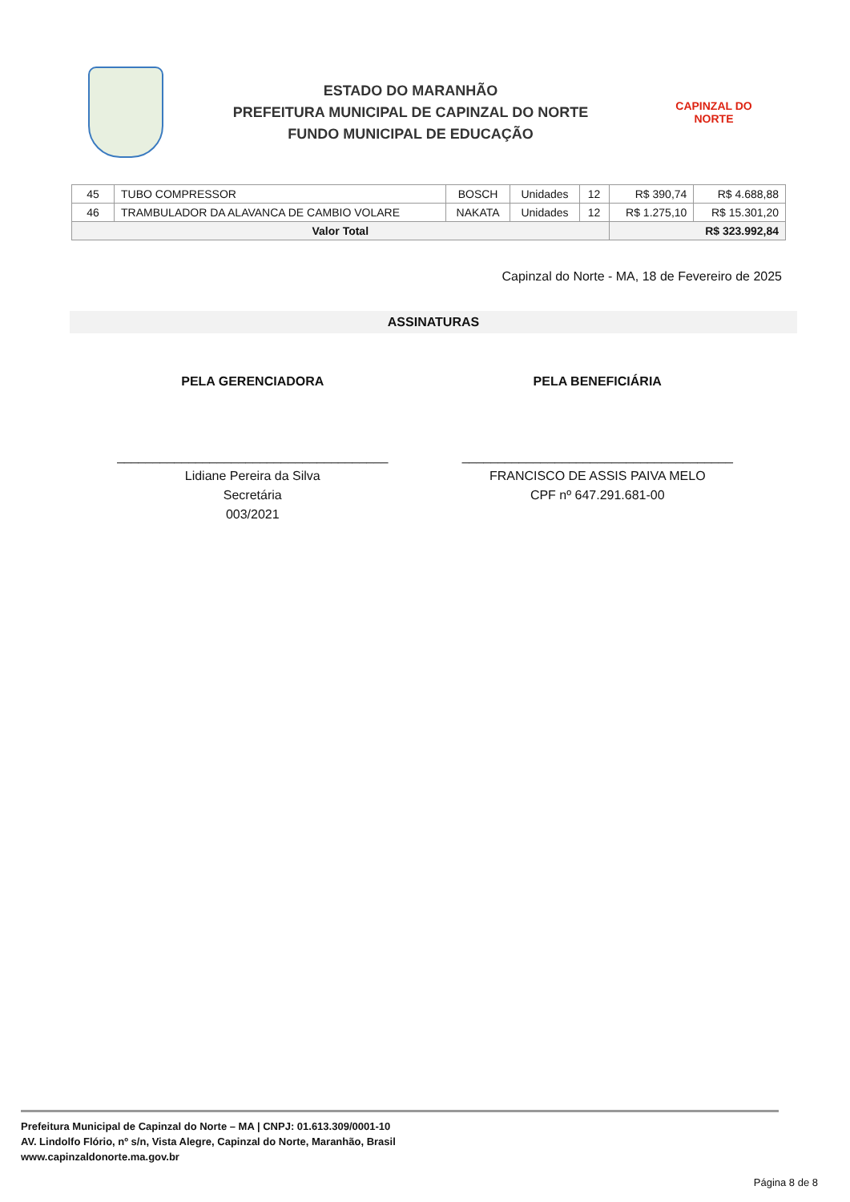ESTADO DO MARANHÃO
PREFEITURA MUNICIPAL DE CAPINZAL DO NORTE
FUNDO MUNICIPAL DE EDUCAÇÃO
CAPINZAL DO NORTE
| 45 | TUBO COMPRESSOR | BOSCH | Unidades | 12 | R$ 390,74 | R$ 4.688,88 |
| 46 | TRAMBULADOR DA ALAVANCA DE CAMBIO VOLARE | NAKATA | Unidades | 12 | R$ 1.275,10 | R$ 15.301,20 |
| Valor Total | | | | | R$ 323.992,84 | |
Capinzal do Norte - MA, 18 de Fevereiro de 2025
ASSINATURAS
PELA GERENCIADORA
______________________________________
Lidiane Pereira da Silva
Secretária
003/2021
PELA BENEFICIÁRIA
______________________________________
FRANCISCO DE ASSIS PAIVA MELO
CPF nº 647.291.681-00
Prefeitura Municipal de Capinzal do Norte – MA | CNPJ: 01.613.309/0001-10
AV. Lindolfo Flório, nº s/n, Vista Alegre, Capinzal do Norte, Maranhão, Brasil
www.capinzaldonorte.ma.gov.br
Página 8 de 8